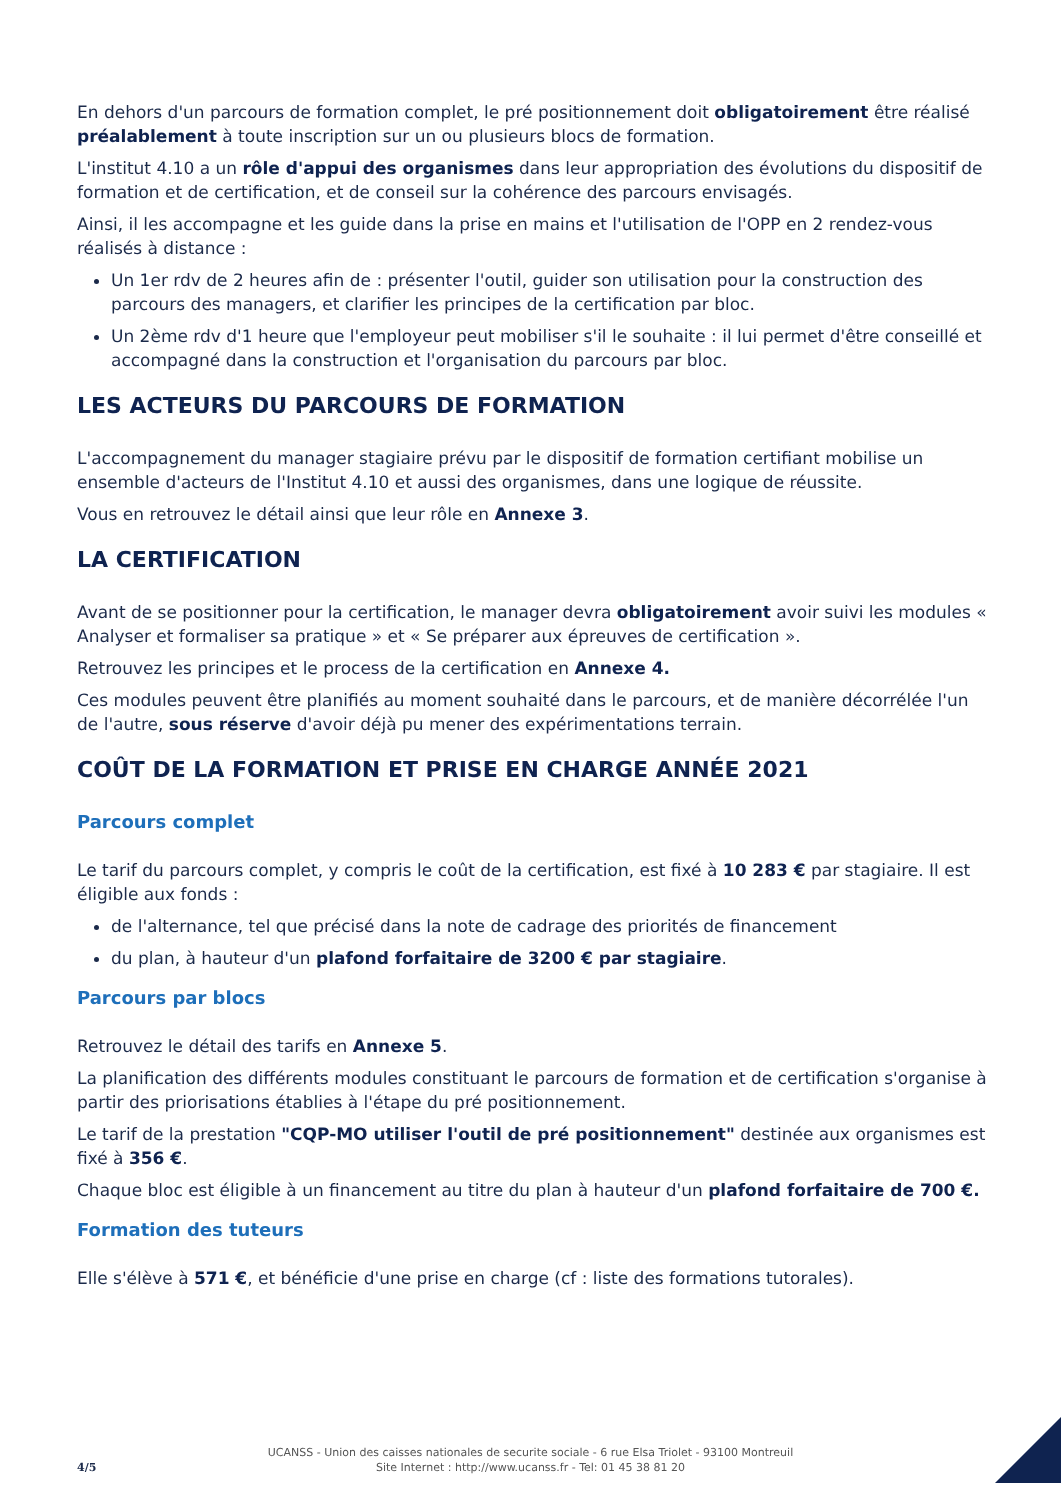En dehors d'un parcours de formation complet, le pré positionnement doit obligatoirement être réalisé préalablement à toute inscription sur un ou plusieurs blocs de formation.
L'institut 4.10 a un rôle d'appui des organismes dans leur appropriation des évolutions du dispositif de formation et de certification, et de conseil sur la cohérence des parcours envisagés.
Ainsi, il les accompagne et les guide dans la prise en mains et l'utilisation de l'OPP en 2 rendez-vous réalisés à distance :
Un 1er rdv de 2 heures afin de : présenter l'outil, guider son utilisation pour la construction des parcours des managers, et clarifier les principes de la certification par bloc.
Un 2ème rdv d'1 heure que l'employeur peut mobiliser s'il le souhaite : il lui permet d'être conseillé et accompagné dans la construction et l'organisation du parcours par bloc.
LES ACTEURS DU PARCOURS DE FORMATION
L'accompagnement du manager stagiaire prévu par le dispositif de formation certifiant mobilise un ensemble d'acteurs de l'Institut 4.10 et aussi des organismes, dans une logique de réussite.
Vous en retrouvez le détail ainsi que leur rôle en Annexe 3.
LA CERTIFICATION
Avant de se positionner pour la certification, le manager devra obligatoirement avoir suivi les modules « Analyser et formaliser sa pratique » et « Se préparer aux épreuves de certification ».
Retrouvez les principes et le process de la certification en Annexe 4.
Ces modules peuvent être planifiés au moment souhaité dans le parcours, et de manière décorrélée l'un de l'autre, sous réserve d'avoir déjà pu mener des expérimentations terrain.
COÛT DE LA FORMATION ET PRISE EN CHARGE ANNÉE 2021
Parcours complet
Le tarif du parcours complet, y compris le coût de la certification, est fixé à 10 283 € par stagiaire. Il est éligible aux fonds :
de l'alternance, tel que précisé dans la note de cadrage des priorités de financement
du plan, à hauteur d'un plafond forfaitaire de 3200 € par stagiaire.
Parcours par blocs
Retrouvez le détail des tarifs en Annexe 5.
La planification des différents modules constituant le parcours de formation et de certification s'organise à partir des priorisations établies à l'étape du pré positionnement.
Le tarif de la prestation "CQP-MO utiliser l'outil de pré positionnement" destinée aux organismes est fixé à 356 €.
Chaque bloc est éligible à un financement au titre du plan à hauteur d'un plafond forfaitaire de 700 €.
Formation des tuteurs
Elle s'élève à 571 €, et bénéficie d'une prise en charge (cf : liste des formations tutorales).
4/5
UCANSS - Union des caisses nationales de securite sociale - 6 rue Elsa Triolet - 93100 Montreuil
Site Internet : http://www.ucanss.fr - Tel: 01 45 38 81 20